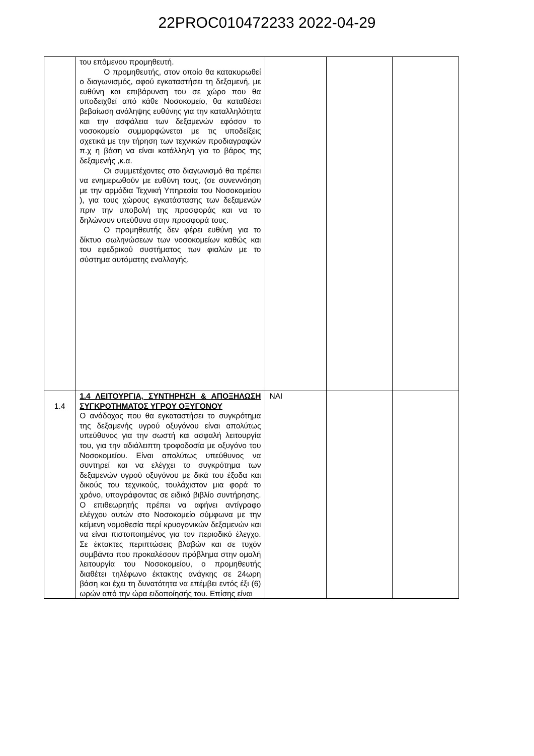22PROC010472233 2022-04-29
| | του επόμενου προμηθευτή. Ο προμηθευτής, στον οποίο θα κατακυρωθεί ο διαγωνισμός, αφού εγκαταστήσει τη δεξαμενή, με ευθύνη και επιβάρυνση του σε χώρο που θα υποδειχθεί από κάθε Νοσοκομείο, θα καταθέσει βεβαίωση ανάληψης ευθύνης για την καταλληλότητα και την ασφάλεια των δεξαμενών εφόσον το νοσοκομείο συμμορφώνεται με τις υποδείξεις σχετικά με την τήρηση των τεχνικών προδιαγραφών π.χ η βάση να είναι κατάλληλη για το βάρος της δεξαμενής ,κ.α. Οι συμμετέχοντες στο διαγωνισμό θα πρέπει να ενημερωθούν με ευθύνη τους, (σε συνεννόηση με την αρμόδια Τεχνική Υπηρεσία του Νοσοκομείου ), για τους χώρους εγκατάστασης των δεξαμενών πριν την υποβολή της προσφοράς και να το δηλώνουν υπεύθυνα στην προσφορά τους. Ο προμηθευτής δεν φέρει ευθύνη για το δίκτυο σωληνώσεων των νοσοκομείων καθώς και του εφεδρικού συστήματος των φιαλών με το σύστημα αυτόματης εναλλαγής. | | | |
| 1.4 | 1.4 ΛΕΙΤΟΥΡΓΙΑ, ΣΥΝΤΗΡΗΣΗ & ΑΠΟΞΗΛΩΣΗ ΣΥΓΚΡΟΤΗΜΑΤΟΣ ΥΓΡΟΥ ΟΞΥΓΟΝΟΥ Ο ανάδοχος που θα εγκαταστήσει το συγκρότημα της δεξαμενής υγρού οξυγόνου είναι απολύτως υπεύθυνος για την σωστή και ασφαλή λειτουργία του, για την αδιάλειπτη τροφοδοσία με οξυγόνο του Νοσοκομείου. Είναι απολύτως υπεύθυνος να συντηρεί και να ελέγχει το συγκρότημα των δεξαμενών υγρού οξυγόνου με δικά του έξοδα και δικούς του τεχνικούς, τουλάχιστον μια φορά το χρόνο, υπογράφοντας σε ειδικό βιβλίο συντήρησης. Ο επιθεωρητής πρέπει να αφήνει αντίγραφο ελέγχου αυτών στο Νοσοκομείο σύμφωνα με την κείμενη νομοθεσία περί κρυογονικών δεξαμενών και να είναι πιστοποιημένος για τον περιοδικό έλεγχο. Σε έκτακτες περιπτώσεις βλαβών και σε τυχόν συμβάντα που προκαλέσουν πρόβλημα στην ομαλή λειτουργία του Νοσοκομείου, ο προμηθευτής διαθέτει τηλέφωνο έκτακτης ανάγκης σε 24ωρη βάση και έχει τη δυνατότητα να επέμβει εντός έξι (6) ωρών από την ώρα ειδοποίησής του. Επίσης είναι | ΝΑΙ | | |